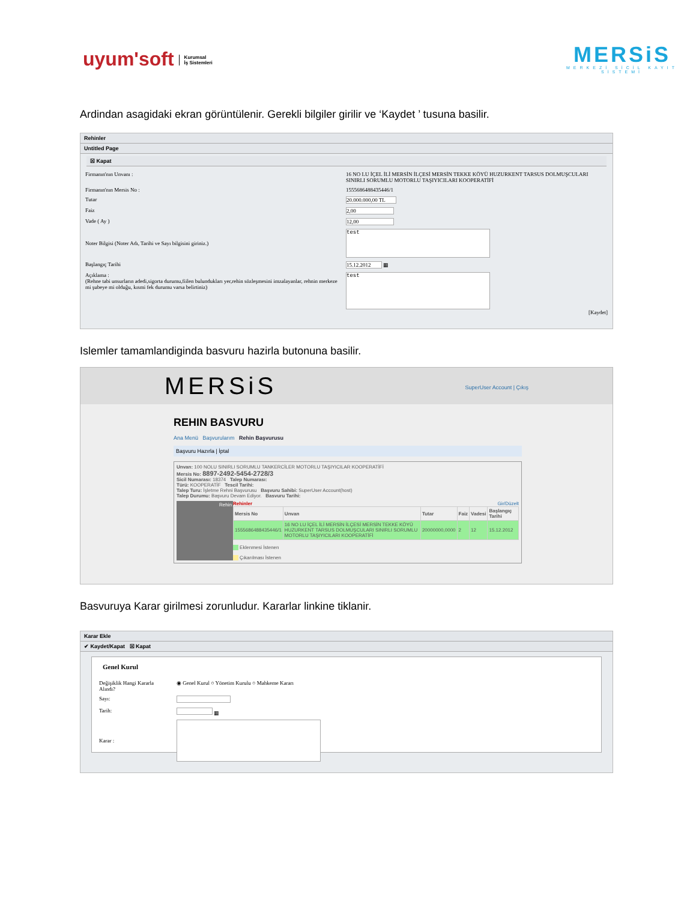uyum'soft Kurumsal
İş Sistemleri
MERSiS
MERKEZİ SİCİL KAYIT SİSTEMİ
Ardindan asagidaki ekran görüntülenir. Gerekli bilgiler girilir ve ‘Kaydet ’ tusuna basilir.
Rehinler
Untitled Page
☒ Kapat
| Firmanın'nın Unvanı : | 16 NO LU İÇEL İLİ MERSİN İLÇESİ MERSİN TEKKE KÖYÜ HUZURKENT TARSUS DOLMUŞCULARI SINIRLI SORUMLU MOTORLU TAŞIYICILARI KOOPERATİFİ |
| Firmanın'nın Mersis No : | 1555686488435446/1 |
| Tutar | 20.000.000,00 TL |
| Faiz | 2,00 |
| Vade ( Ay ) | 12,00 |
| Noter Bilgisi (Noter Adı, Tarihi ve Sayı bilgisini giriniz.) | test |
| Başlangıç Tarihi | 15.12.2012 ▦ |
| Açıklama : (Rehne tabi unsurların adedi,sigorta durumu,fiilen bulundukları yer,rehin sözleşmesini imzalayanlar, rehnin merkeze mi şubeye mi olduğu, kısmi fek durumu varsa belirtiniz) | test [Kaydet] |
Islemler tamamlandiginda basvuru hazirla butonuna basilir.
MERSiS SuperUser Account | Çıkış
REHIN BASVURU
Ana Menü Başvurularım Rehin Başvurusu
Başvuru Hazırla | İptal
Unvan: 100 NOLU SINIRLI SORUMLU TANKERCİLER MOTORLU TAŞIYICILAR KOOPERATİFİ
Mersis No: 8897-2492-5454-2728/3
Sicil Numarası: 18374 Talep Numarası:
Türü: KOOPERATİF Tescil Tarihi:
Talep Turu: İşletme Rehni Başvurusu Başvuru Sahibi: SuperUser Account(host)
Talep Durumu: Başvuru Devam Ediyor. Basvuru Tarihi:
Rehin Rehinler Gir/Düzelt
| Mersis No | Unvan | Tutar | Faiz | Vadesi | Başlangıç Tarihi |
| --- | --- | --- | --- | --- | --- |
| 1555686488435446/1 | 16 NO LU İÇEL İLİ MERSİN İLÇESİ MERSİN TEKKE KÖYÜ HUZURKENT TARSUS DOLMUŞCULARI SINIRLI SORUMLU MOTORLU TAŞIYICILARI KOOPERATİFİ | 20000000,0000 | 2 | 12 | 15.12.2012 |
Eklenmesi İstenen
Çıkarılması İstenen
Basvuruya Karar girilmesi zorunludur. Kararlar linkine tiklanir.
Karar Ekle
✔ Kaydet/Kapat ☒ Kapat
Genel Kurul
| Değişiklik Hangi Kararla Alındı? | ◉ Genel Kurul ○ Yönetim Kurulu ○ Mahkeme Kararı |
| Sayı: | |
| Tarih: | ▦ |
| Karar : | |